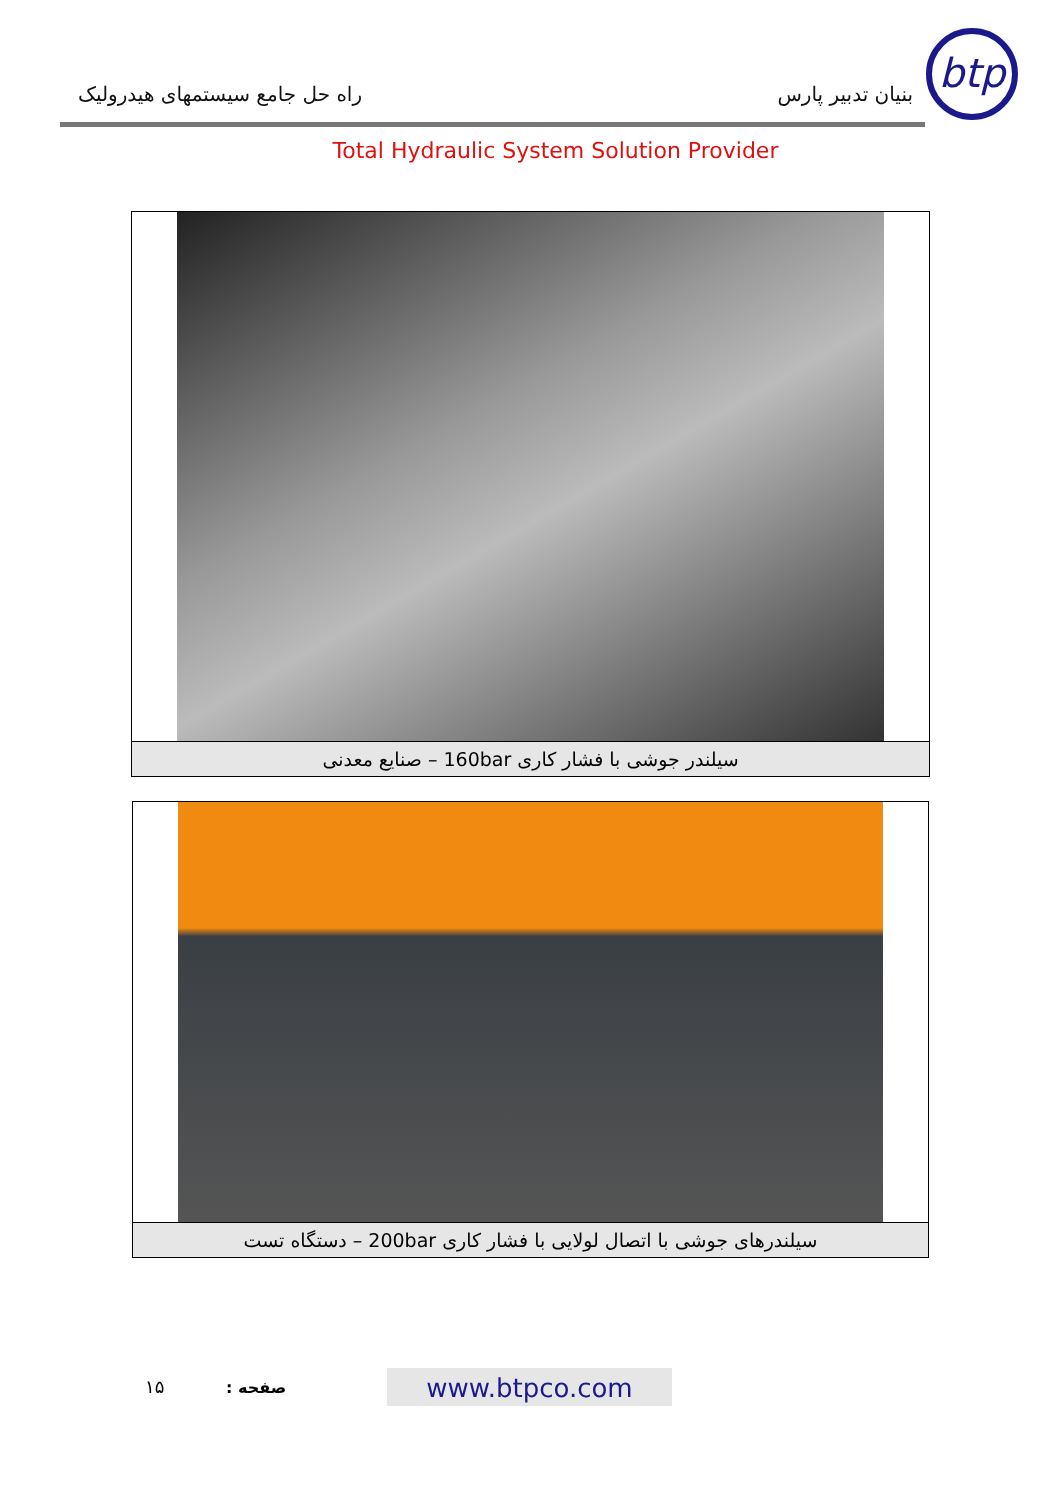btp
بنیان تدبیر پارس راه حل جامع سیستمهای هیدرولیک
Total Hydraulic System Solution Provider
سیلندر جوشی با فشار کاری 160bar – صنایع معدنی
سیلندرهای جوشی با اتصال لولایی با فشار کاری 200bar – دستگاه تست
۱۵ صفحه : www.btpco.com